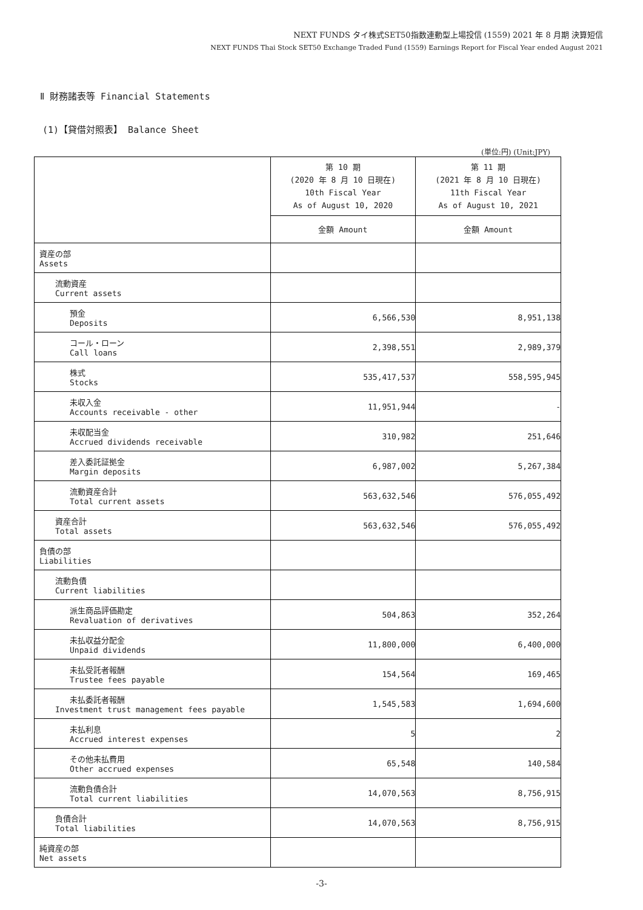NEXT FUNDS タイ株式SET50指数連動型上場投信 (1559) 2021 年 8 月期 決算短信
NEXT FUNDS Thai Stock SET50 Exchange Traded Fund (1559) Earnings Report for Fiscal Year ended August 2021
Ⅱ 財務諸表等 Financial Statements
(1)【貸借対照表】 Balance Sheet
(単位:円) (Unit:JPY)
| | 第 10 期 (2020 年 8 月 10 日現在) 10th Fiscal Year As of August 10, 2020 | 第 11 期 (2021 年 8 月 10 日現在) 11th Fiscal Year As of August 10, 2021 |
| --- | --- | --- |
| | 金額 Amount | 金額 Amount |
| 資産の部 Assets | | |
| 流動資産 Current assets | | |
| 預金 Deposits | 6,566,530 | 8,951,138 |
| コール・ローン Call loans | 2,398,551 | 2,989,379 |
| 株式 Stocks | 535,417,537 | 558,595,945 |
| 未収入金 Accounts receivable - other | 11,951,944 | - |
| 未収配当金 Accrued dividends receivable | 310,982 | 251,646 |
| 差入委託証拠金 Margin deposits | 6,987,002 | 5,267,384 |
| 流動資産合計 Total current assets | 563,632,546 | 576,055,492 |
| 資産合計 Total assets | 563,632,546 | 576,055,492 |
| 負債の部 Liabilities | | |
| 流動負債 Current liabilities | | |
| 派生商品評価勘定 Revaluation of derivatives | 504,863 | 352,264 |
| 未払収益分配金 Unpaid dividends | 11,800,000 | 6,400,000 |
| 未払受託者報酬 Trustee fees payable | 154,564 | 169,465 |
| 未払委託者報酬 Investment trust management fees payable | 1,545,583 | 1,694,600 |
| 未払利息 Accrued interest expenses | 5 | 2 |
| その他未払費用 Other accrued expenses | 65,548 | 140,584 |
| 流動負債合計 Total current liabilities | 14,070,563 | 8,756,915 |
| 負債合計 Total liabilities | 14,070,563 | 8,756,915 |
| 純資産の部 Net assets | | |
-3-